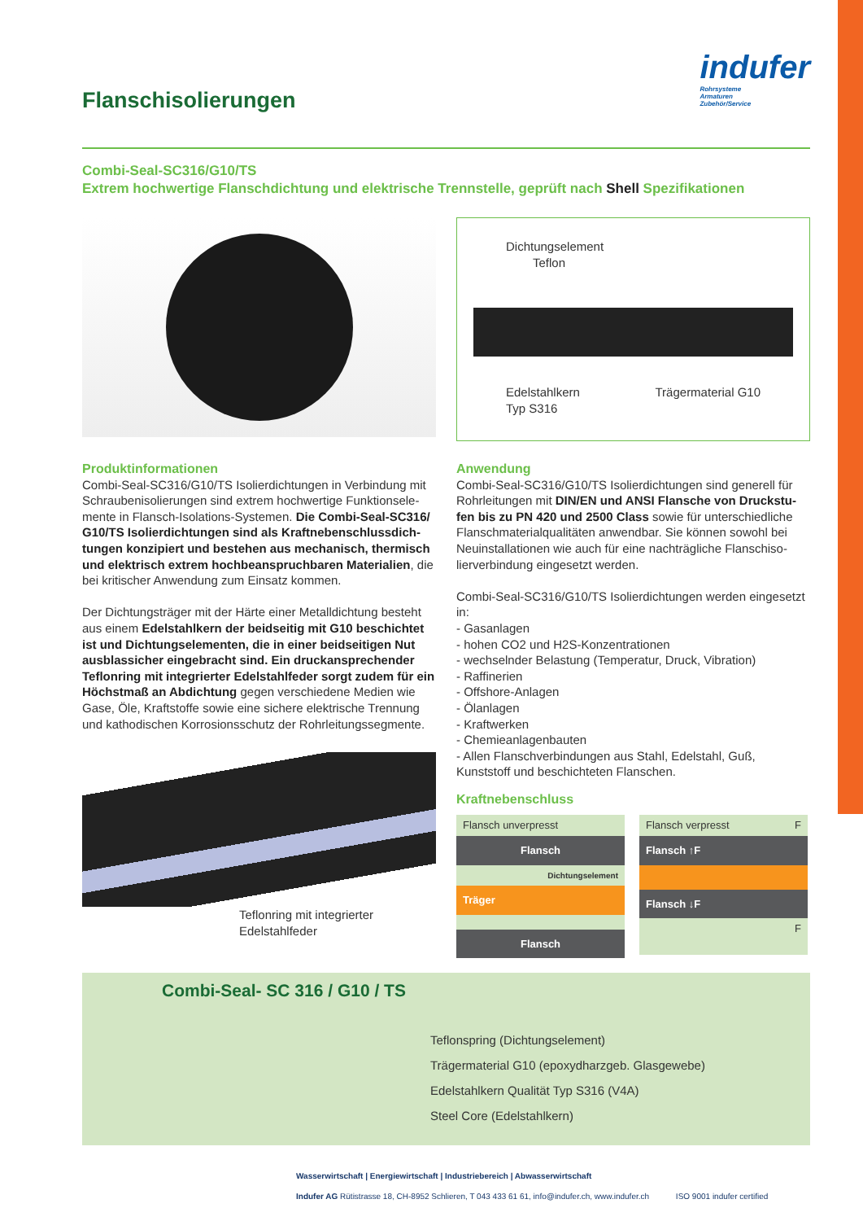Flanschisolierungen
indufer
Rohrsysteme
Armaturen
Zubehör/Service
Combi-Seal-SC316/G10/TS
Extrem hochwertige Flanschdichtung und elektrische Trennstelle, geprüft nach Shell Spezifikationen
Dichtungselement
Teflon
Edelstahlkern
Typ S316 Trägermaterial G10
Produktinformationen
Combi-Seal-SC316/G10/TS Isolierdichtungen in Verbindung mit Schraubenisolierungen sind extrem hochwertige Funktionsele­mente in Flansch-Isolations-Systemen. Die Combi-Seal-SC316/ G10/TS Isolierdichtungen sind als Kraftnebenschlussdich­tungen konzipiert und bestehen aus mechanisch, ther­misch und elektrisch extrem hochbeanspruchbaren Materi­alien, die bei kritischer Anwendung zum Einsatz kommen.
Der Dichtungsträger mit der Härte einer Metalldichtung besteht aus einem Edelstahlkern der beidseitig mit G10 beschichtet ist und Dichtungselementen, die in einer beidseitigen Nut ausblassicher eingebracht sind. Ein druckansprechender Teflonring mit integrierter Edelstahlfeder sorgt zudem für ein Höchstmaß an Abdichtung gegen verschiedene Medien wie Gase, Öle, Kraftstoffe sowie eine sichere elektrische Trennung und kathodischen Korrosionsschutz der Rohrleitungssegmente.
Teflonring mit integrierter
Edelstahlfeder
Anwendung
Combi-Seal-SC316/G10/TS Isolierdichtungen sind generell für Rohrleitungen mit DIN/EN und ANSI Flansche von Druckstu­fen bis zu PN 420 und 2500 Class sowie für unterschiedliche Flanschmaterialqualitäten anwendbar. Sie können sowohl bei Neuinstallationen wie auch für eine nachträgliche Flanschiso­lierverbindung eingesetzt werden.
Combi-Seal-SC316/G10/TS Isolierdichtungen werden eingesetzt in:
- Gasanlagen
- hohen CO2 und H2S-Konzentrationen
- wechselnder Belastung (Temperatur, Druck, Vibration)
- Raffinerien
- Offshore-Anlagen
- Ölanlagen
- Kraftwerken
- Chemieanlagenbauten
- Allen Flanschverbindungen aus Stahl, Edelstahl, Guß, Kunststoff und beschichteten Flanschen.
Kraftnebenschluss
Flansch unverpresst
Flansch
Dichtungselement
Träger
Flansch
Flansch verpresst F
Flansch ↑F
Flansch ↓F
F
Combi-Seal- SC 316 / G10 / TS
Teflonspring (Dichtungselement)
Trägermaterial G10 (epoxydharzgeb. Glasgewebe)
Edelstahlkern Qualität Typ S316 (V4A)
Steel Core (Edelstahlkern)
Wasserwirtschaft | Energiewirtschaft | Industriebereich | Abwasserwirtschaft
Indufer AG Rütistrasse 18, CH-8952 Schlieren, T 043 433 61 61, info@indufer.ch, www.indufer.ch ISO 9001 indufer certified